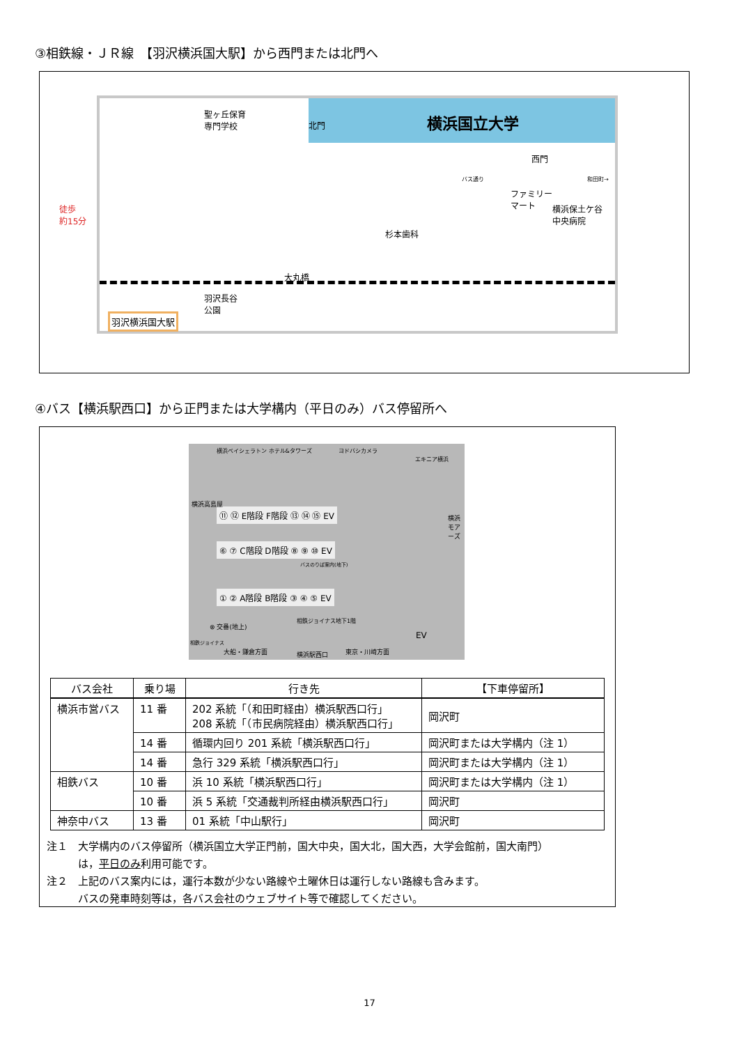③相鉄線・ＪＲ線　【羽沢横浜国大駅】から西門または北門へ
横浜国立大学
聖ヶ丘保育
専門学校
北門
西門
バス通り 和田町→
ファミリー
マート
横浜保土ケ谷
中央病院
杉本歯科
大丸橋
羽沢長谷
公園
羽沢横浜国大駅
徒歩
約15分
④バス【横浜駅西口】から正門または大学構内（平日のみ）バス停留所へ
横浜ベイシェラトン ホテル&タワーズ ヨドバシカメラ
エキニア横浜
⑪ ⑫ E階段 F階段 ⑬ ⑭ ⑮ EV
⑥ ⑦ C階段 D階段 ⑧ ⑨ ⑩ EV
バスのりば案内(地下)
① ② A階段 B階段 ③ ④ ⑤ EV
横浜高島屋
横浜モアーズ
⊗ 交番(地上)
相鉄ジョイナス地下1階
相鉄ジョイナス
大船・鎌倉方面 横浜駅西口 東京・川崎方面
EV
| バス会社 | 乗り場 | 行き先 | 【下車停留所】 |
| --- | --- | --- | --- |
| 横浜市営バス | 11 番 | 202 系統「（和田町経由）横浜駅西口行」 208 系統「（市民病院経由）横浜駅西口行」 | 岡沢町 |
| | 14 番 | 循環内回り 201 系統「横浜駅西口行」 | 岡沢町または大学構内（注 1） |
| | 14 番 | 急行 329 系統「横浜駅西口行」 | 岡沢町または大学構内（注 1） |
| 相鉄バス | 10 番 | 浜 10 系統「横浜駅西口行」 | 岡沢町または大学構内（注 1） |
| | 10 番 | 浜 5 系統「交通裁判所経由横浜駅西口行」 | 岡沢町 |
| 神奈中バス | 13 番 | 01 系統「中山駅行」 | 岡沢町 |
注１　大学構内のバス停留所（横浜国立大学正門前，国大中央，国大北，国大西，大学会館前，国大南門）
　　　は，平日のみ利用可能です。
注２　上記のバス案内には，運行本数が少ない路線や土曜休日は運行しない路線も含みます。
　　　バスの発車時刻等は，各バス会社のウェブサイト等で確認してください。
17